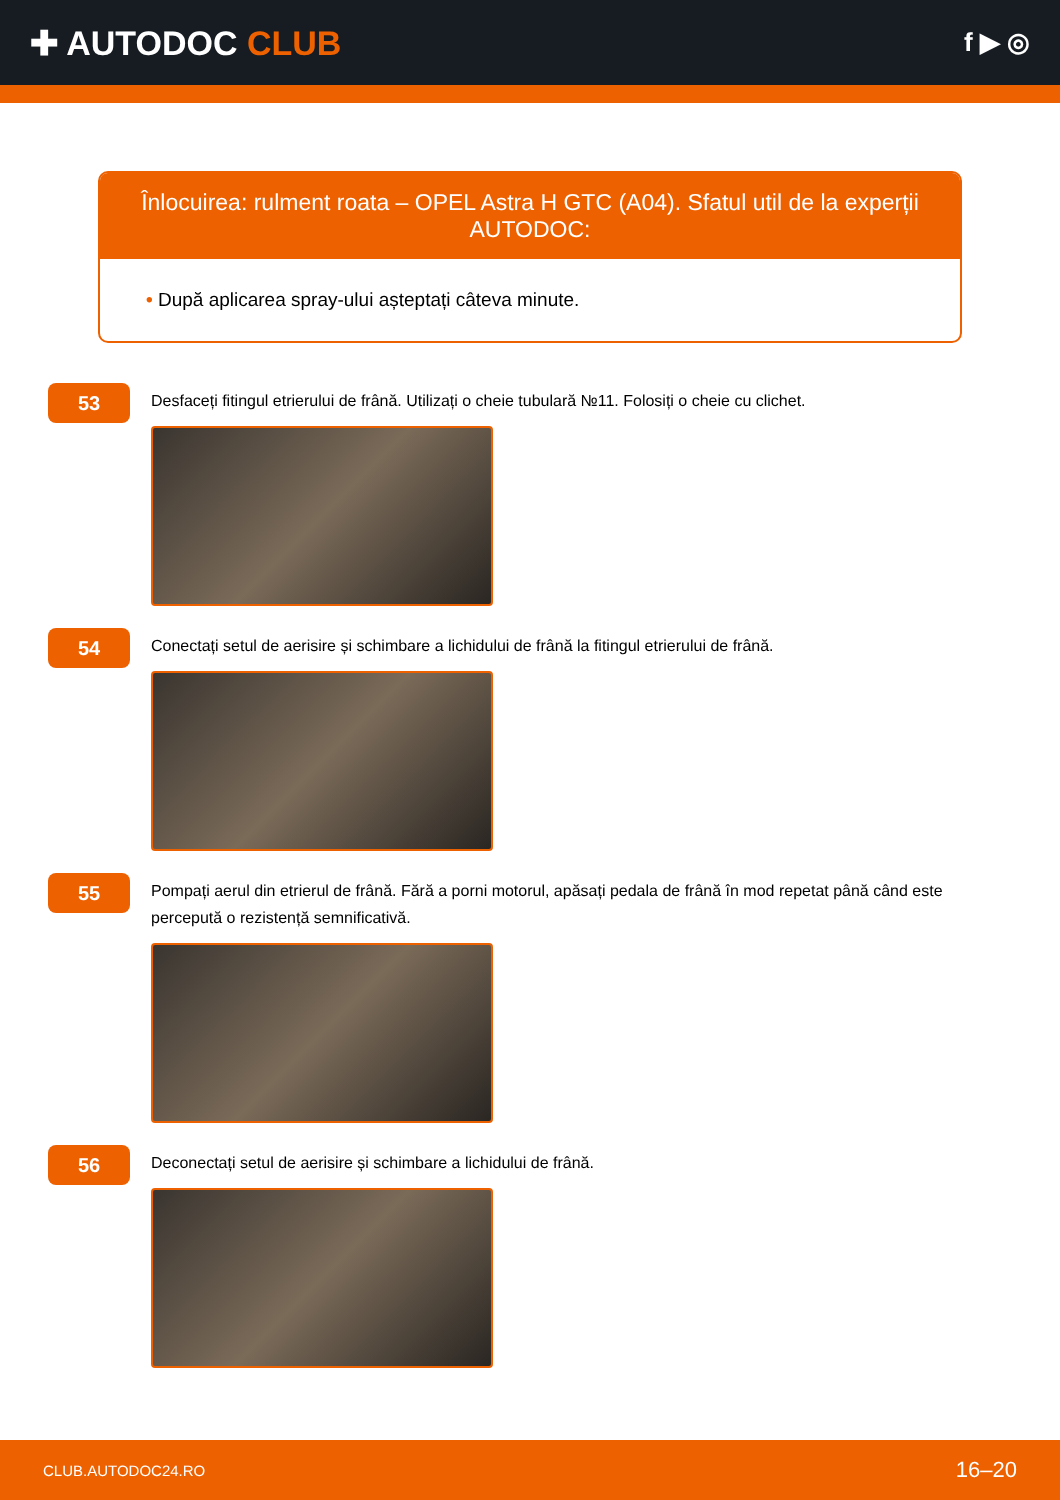✚ AUTODOC CLUB
f ▶ ◎
Înlocuirea: rulment roata – OPEL Astra H GTC (A04). Sfatul util de la experții AUTODOC:
• După aplicarea spray-ului așteptați câteva minute.
53
Desfaceți fitingul etrierului de frână. Utilizați o cheie tubulară №11. Folosiți o cheie cu clichet.
54
Conectați setul de aerisire și schimbare a lichidului de frână la fitingul etrierului de frână.
55
Pompați aerul din etrierul de frână. Fără a porni motorul, apăsați pedala de frână în mod repetat până când este percepută o rezistență semnificativă.
56
Deconectați setul de aerisire și schimbare a lichidului de frână.
CLUB.AUTODOC24.RO 16–20